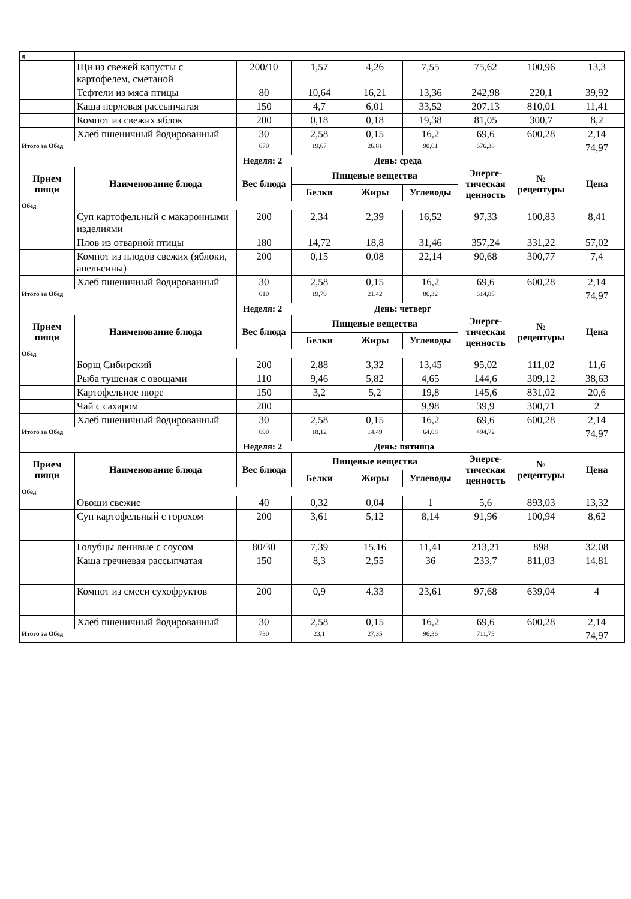| д | | | | | | | | |
| | Щи из свежей капусты с картофелем, сметаной | 200/10 | 1,57 | 4,26 | 7,55 | 75,62 | 100,96 | 13,3 |
| | Тефтели из мяса птицы | 80 | 10,64 | 16,21 | 13,36 | 242,98 | 220,1 | 39,92 |
| | Каша перловая рассыпчатая | 150 | 4,7 | 6,01 | 33,52 | 207,13 | 810,01 | 11,41 |
| | Компот из свежих яблок | 200 | 0,18 | 0,18 | 19,38 | 81,05 | 300,7 | 8,2 |
| | Хлеб пшеничный йодированный | 30 | 2,58 | 0,15 | 16,2 | 69,6 | 600,28 | 2,14 |
| Итого за Обед | | 670 | 19,67 | 26,81 | 90,01 | 676,38 | | 74,97 |
| | | Неделя: 2 День: среда | | | | | | |
| Прием пищи | Наименование блюда | Вес блюда | Пищевые вещества | | | Энерге-тическая ценность | № рецептуры | Цена |
| | | | Белки | Жиры | Углеводы | | | |
| Обед | | | | | | | | |
| | Суп картофельный с макаронными изделиями | 200 | 2,34 | 2,39 | 16,52 | 97,33 | 100,83 | 8,41 |
| | Плов из отварной птицы | 180 | 14,72 | 18,8 | 31,46 | 357,24 | 331,22 | 57,02 |
| | Компот из плодов свежих (яблоки, апельсины) | 200 | 0,15 | 0,08 | 22,14 | 90,68 | 300,77 | 7,4 |
| | Хлеб пшеничный йодированный | 30 | 2,58 | 0,15 | 16,2 | 69,6 | 600,28 | 2,14 |
| Итого за Обед | | 610 | 19,79 | 21,42 | 86,32 | 614,85 | | 74,97 |
| | | Неделя: 2 День: четверг | | | | | | |
| Прием пищи | Наименование блюда | Вес блюда | Пищевые вещества | | | Энерге-тическая ценность | № рецептуры | Цена |
| | | | Белки | Жиры | Углеводы | | | |
| Обед | | | | | | | | |
| | Борщ Сибирский | 200 | 2,88 | 3,32 | 13,45 | 95,02 | 111,02 | 11,6 |
| | Рыба тушеная с овощами | 110 | 9,46 | 5,82 | 4,65 | 144,6 | 309,12 | 38,63 |
| | Картофельное пюре | 150 | 3,2 | 5,2 | 19,8 | 145,6 | 831,02 | 20,6 |
| | Чай с сахаром | 200 | | | 9,98 | 39,9 | 300,71 | 2 |
| | Хлеб пшеничный йодированный | 30 | 2,58 | 0,15 | 16,2 | 69,6 | 600,28 | 2,14 |
| Итого за Обед | | 690 | 18,12 | 14,49 | 64,08 | 494,72 | | 74,97 |
| | | Неделя: 2 День: пятница | | | | | | |
| Прием пищи | Наименование блюда | Вес блюда | Пищевые вещества | | | Энерге-тическая ценность | № рецептуры | Цена |
| | | | Белки | Жиры | Углеводы | | | |
| Обед | | | | | | | | |
| | Овощи свежие | 40 | 0,32 | 0,04 | 1 | 5,6 | 893,03 | 13,32 |
| | Суп картофельный с горохом | 200 | 3,61 | 5,12 | 8,14 | 91,96 | 100,94 | 8,62 |
| | Голубцы ленивые с соусом | 80/30 | 7,39 | 15,16 | 11,41 | 213,21 | 898 | 32,08 |
| | Каша гречневая рассыпчатая | 150 | 8,3 | 2,55 | 36 | 233,7 | 811,03 | 14,81 |
| | Компот из смеси сухофруктов | 200 | 0,9 | 4,33 | 23,61 | 97,68 | 639,04 | 4 |
| | Хлеб пшеничный йодированный | 30 | 2,58 | 0,15 | 16,2 | 69,6 | 600,28 | 2,14 |
| Итого за Обед | | 730 | 23,1 | 27,35 | 96,36 | 711,75 | | 74,97 |